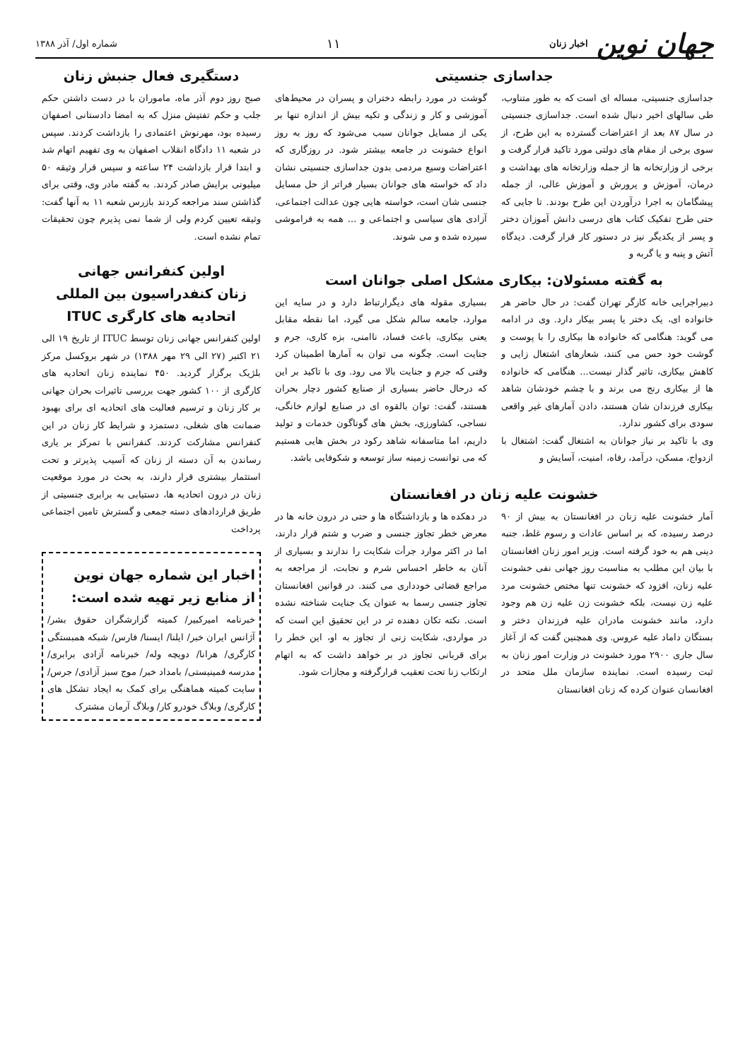جهان نوین اخبار زنان
۱۱
شماره اول/ آذر ۱۳۸۸
جداسازی جنسیتی
جداسازی جنسیتی، مساله ای است که به طور متناوب، طی سالهای اخیر دنبال شده است. جداسازی جنسیتی در سال ۸۷ بعد از اعتراضات گسترده به این طرح، از سوی برخی از مقام های دولتی مورد تاکید قرار گرفت و برخی از وزارتخانه ها از جمله وزارتخانه های بهداشت و درمان، آموزش و پرورش و آموزش عالی، از جمله پیشگامان به اجرا درآوردن این طرح بودند. تا جایی که حتی طرح تفکیک کتاب های درسی دانش آموزان دختر و پسر از یکدیگر نیز در دستور کار قرار گرفت. دیدگاه آتش و پنبه و یا گربه و
گوشت در مورد رابطه دختران و پسران در محیط‌های آموزشی و کار و زندگی و تکیه بیش از اندازه تنها بر یکی از مسایل جوانان سبب می‌شود که روز به روز انواع خشونت در جامعه بیشتر شود. در روزگاری که اعتراضات وسیع مردمی بدون جداسازی جنسیتی نشان داد که خواسته های جوانان بسیار فراتر از حل مسایل جنسی شان است، خواسته هایی چون عدالت اجتماعی، آزادی های سیاسی و اجتماعی و ... همه به فراموشی سپرده شده و می شوند.
به گفته مسئولان: بیکاری مشکل اصلی جوانان است
دبیراجرایی خانه کارگر تهران گفت: در حال حاضر هر خانواده ای، یک دختر یا پسر بیکار دارد. وی در ادامه می گوید: هنگامی که خانواده ها بیکاری را با پوست و گوشت خود حس می کنند، شعارهای اشتغال زایی و کاهش بیکاری، تاثیر گذار نیست... هنگامی که خانواده ها از بیکاری رنج می برند و با چشم خودشان شاهد بیکاری فرزندان شان هستند، دادن آمارهای غیر واقعی سودی برای کشور ندارد.
وی با تاکید بر نیاز جوانان به اشتغال گفت: اشتغال با ازدواج، مسکن، درآمد، رفاه، امنیت، آسایش و
بسیاری مقوله های دیگرارتباط دارد و در سایه این موارد، جامعه سالم شکل می گیرد، اما نقطه مقابل یعنی بیکاری، باعث فساد، ناامنی، بزه کاری، جرم و جنایت است. چگونه می توان به آمارها اطمینان کرد وقتی که جرم و جنایت بالا می رود. وی با تاکید بر این که درحال حاضر بسیاری از صنایع کشور دچار بحران هستند، گفت: توان بالقوه ای در صنایع لوازم خانگی، نساجی، کشاورزی، بخش های گوناگون خدمات و تولید داریم، اما متاسفانه شاهد رکود در بخش هایی هستیم که می توانست زمینه ساز توسعه و شکوفایی باشد.
خشونت علیه زنان در افغانستان
آمار خشونت علیه زنان در افغانستان به بیش از ۹۰ درصد رسیده، که بر اساس عادات و رسوم غلط، جنبه دینی هم به خود گرفته است. وزیر امور زنان افغانستان با بیان این مطلب به مناسبت روز جهانی نفی خشونت علیه زنان، افزود که خشونت تنها مختص خشونت مرد علیه زن نیست، بلکه خشونت زن علیه زن هم وجود دارد، مانند خشونت مادران علیه فرزندان دختر و بستگان داماد علیه عروس. وی همچنین گفت که از آغاز سال جاری ۲۹۰۰ مورد خشونت در وزارت امور زنان به ثبت رسیده است. نماینده سازمان ملل متحد در افغانسان عنوان کرده که زنان افغانستان
در دهکده ها و بازداشتگاه ها و حتی در درون خانه ها در معرض خطر تجاوز جنسی و ضرب و شتم قرار دارند، اما در اکثر موارد جرأت شکایت را ندارند و بسیاری از آنان به خاطر احساس شرم و نجابت، از مراجعه به مراجع قضائی خودداری می کنند. در قوانین افغانستان تجاوز جنسی رسما به عنوان یک جنایت شناخته نشده است. نکته تکان دهنده تر در این تحقیق این است که در مواردی، شکایت زنی از تجاوز به او، این خطر را برای قربانی تجاوز در بر خواهد داشت که به اتهام ارتکاب زنا تحت تعقیب قرارگرفته و مجازات شود.
دستگیری فعال جنبش زنان
صبح روز دوم آذر ماه، ماموران با در دست داشتن حکم جلب و حکم تفتیش منزل که به امضا دادستانی اصفهان رسیده بود، مهرنوش اعتمادی را بازداشت کردند. سپس در شعبه ۱۱ دادگاه انقلاب اصفهان به وی تفهیم اتهام شد و ابتدا قرار بازداشت ۲۴ ساعته و سپس قرار وثیقه ۵۰ میلیونی برایش صادر کردند. به گفته مادر وی، وقتی برای گذاشتن سند مراجعه کردند بازرس شعبه ۱۱ به آنها گفت: وثیقه تعیین کردم ولی از شما نمی پذیرم چون تحقیقات تمام نشده است.
اولین کنفرانس جهانی
زنان کنفدراسیون بین المللی
اتحادیه های کارگری ITUC
اولین کنفرانس جهانی زنان توسط ITUC از تاریخ ۱۹ الی ۲۱ اکتبر (۲۷ الی ۲۹ مهر ۱۳۸۸) در شهر بروکسل مرکز بلژیک برگزار گردید. ۴۵۰ نماینده زنان اتحادیه های کارگری از ۱۰۰ کشور جهت بررسی تاثیرات بحران جهانی بر کار زنان و ترسیم فعالیت های اتحادیه ای برای بهبود ضمانت های شغلی، دستمزد و شرایط کار زنان در این کنفرانس مشارکت کردند. کنفرانس با تمرکز بر یاری رساندن به آن دسته از زنان که آسیب پذیرتر و تحت استثمار بیشتری قرار دارند، به بحث در مورد موقعیت زنان در درون اتحادیه ها، دستیابی به برابری جنسیتی از طریق قراردادهای دسته جمعی و گسترش تامین اجتماعی پرداخت
اخبار این شماره جهان نوین
از منابع زیر تهیه شده است:
خبرنامه امیرکبیر/ کمیته گزارشگران حقوق بشر/ آژانس ایران خبر/ ایلنا/ ایسنا/ فارس/ شبکه همبستگی کارگری/ هرانا/ دویچه وله/ خبرنامه آزادی برابری/ مدرسه فمینیستی/ بامداد خبر/ موج سبز آزادی/ جرس/ سایت کمیته هماهنگی برای کمک به ایجاد تشکل های کارگری/ وبلاگ خودرو کار/ وبلاگ آرمان مشترک